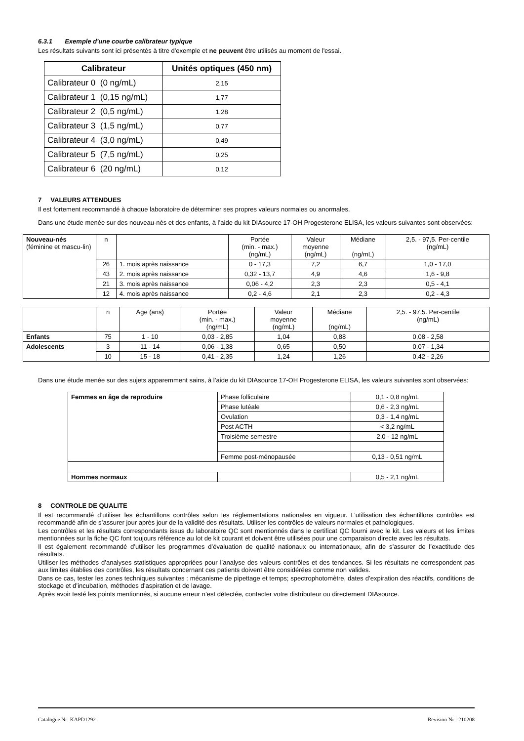6.3.1 Exemple d'une courbe calibrateur typique
Les résultats suivants sont ici présentés à titre d'exemple et ne peuvent être utilisés au moment de l'essai.
| Calibrateur | Unités optiques (450 nm) |
| --- | --- |
| Calibrateur 0 (0 ng/mL) | 2,15 |
| Calibrateur 1 (0,15 ng/mL) | 1,77 |
| Calibrateur 2 (0,5 ng/mL) | 1,28 |
| Calibrateur 3 (1,5 ng/mL) | 0,77 |
| Calibrateur 4 (3,0 ng/mL) | 0,49 |
| Calibrateur 5 (7,5 ng/mL) | 0,25 |
| Calibrateur 6 (20 ng/mL) | 0,12 |
7 VALEURS ATTENDUES
Il est fortement recommandé à chaque laboratoire de déterminer ses propres valeurs normales ou anormales.
Dans une étude menée sur des nouveau-nés et des enfants, à l’aide du kit DIAsource 17-OH Progesterone ELISA, les valeurs suivantes sont observées:
| Nouveau-nés (féminine et mascu-lin) | n | | Portée (min. - max.) (ng/mL) | Valeur moyenne (ng/mL) | Médiane (ng/mL) | 2,5. - 97,5. Per-centile (ng/mL) |
| | 26 | 1. mois après naissance | 0 - 17,3 | 7,2 | 6,7 | 1,0 - 17,0 |
| | 43 | 2. mois après naissance | 0,32 - 13,7 | 4,9 | 4,6 | 1,6 - 9,8 |
| | 21 | 3. mois après naissance | 0,06 - 4,2 | 2,3 | 2,3 | 0,5 - 4,1 |
| | 12 | 4. mois après naissance | 0,2 - 4,6 | 2,1 | 2,3 | 0,2 - 4,3 |
| | n | Age (ans) | Portée (min. - max.) (ng/mL) | Valeur moyenne (ng/mL) | Médiane (ng/mL) | 2,5. - 97,5. Per-centile (ng/mL) |
| Enfants | 75 | 1 - 10 | 0,03 - 2,85 | 1,04 | 0,88 | 0,08 - 2,58 |
| Adolescents | 3 | 11 - 14 | 0,06 - 1,38 | 0,65 | 0,50 | 0,07 - 1,34 |
| | 10 | 15 - 18 | 0,41 - 2,35 | 1,24 | 1,26 | 0,42 - 2,26 |
Dans une étude menée sur des sujets apparemment sains, à l’aide du kit DIAsource 17-OH Progesterone ELISA, les valeurs suivantes sont observées:
| Femmes en âge de reproduire | Phase folliculaire | 0,1 - 0,8 ng/mL |
| | Phase lutéale | 0,6 - 2,3 ng/mL |
| | Ovulation | 0,3 - 1,4 ng/mL |
| | Post ACTH | < 3,2 ng/mL |
| | Troisième semestre | 2,0 - 12 ng/mL |
| | Femme post-ménopausée | 0,13 - 0,51 ng/mL |
| Hommes normaux | | 0,5 - 2,1 ng/mL |
8 CONTROLE DE QUALITE
Il est recommandé d’utiliser les échantillons contrôles selon les réglementations nationales en vigueur. L’utilisation des échantillons contrôles est recommandé afin de s’assurer jour après jour de la validité des résultats. Utiliser les contrôles de valeurs normales et pathologiques.
Les contrôles et les résultats correspondants issus du laboratoire QC sont mentionnés dans le certificat QC fourni avec le kit. Les valeurs et les limites mentionnées sur la fiche QC font toujours référence au lot de kit courant et doivent être utilisées pour une comparaison directe avec les résultats.
Il est également recommandé d’utiliser les programmes d’évaluation de qualité nationaux ou internationaux, afin de s’assurer de l’exactitude des résultats.
Utiliser les méthodes d’analyses statistiques appropriées pour l’analyse des valeurs contrôles et des tendances. Si les résultats ne correspondent pas aux limites établies des contrôles, les résultats concernant ces patients doivent être considérées comme non valides.
Dans ce cas, tester les zones techniques suivantes : mécanisme de pipettage et temps; spectrophotomètre, dates d’expiration des réactifs, conditions de stockage et d’incubation, méthodes d’aspiration et de lavage.
Après avoir testé les points mentionnés, si aucune erreur n’est détectée, contacter votre distributeur ou directement DIAsource.
Catalogue Nr: KAPD1292 Revision Nr : 210208